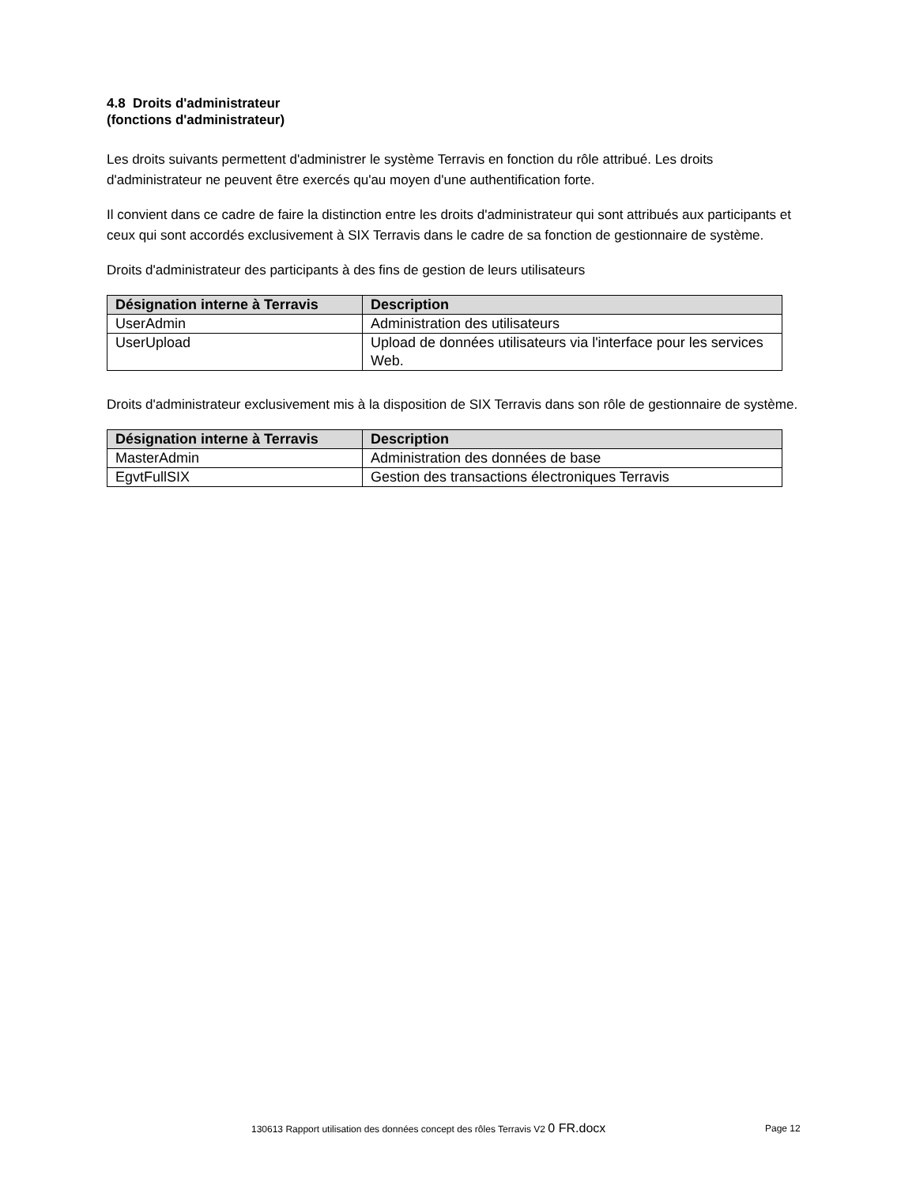4.8 Droits d'administrateur
(fonctions d'administrateur)
Les droits suivants permettent d'administrer le système Terravis en fonction du rôle attribué. Les droits d'administrateur ne peuvent être exercés qu'au moyen d'une authentification forte.
Il convient dans ce cadre de faire la distinction entre les droits d'administrateur qui sont attribués aux participants et ceux qui sont accordés exclusivement à SIX Terravis dans le cadre de sa fonction de gestionnaire de système.
Droits d'administrateur des participants à des fins de gestion de leurs utilisateurs
| Désignation interne à Terravis | Description |
| --- | --- |
| UserAdmin | Administration des utilisateurs |
| UserUpload | Upload de données utilisateurs via l'interface pour les services Web. |
Droits d'administrateur exclusivement mis à la disposition de SIX Terravis dans son rôle de gestionnaire de système.
| Désignation interne à Terravis | Description |
| --- | --- |
| MasterAdmin | Administration des données de base |
| EgvtFullSIX | Gestion des transactions électroniques Terravis |
130613 Rapport utilisation des données concept des rôles Terravis V2 0 FR.docx Page 12